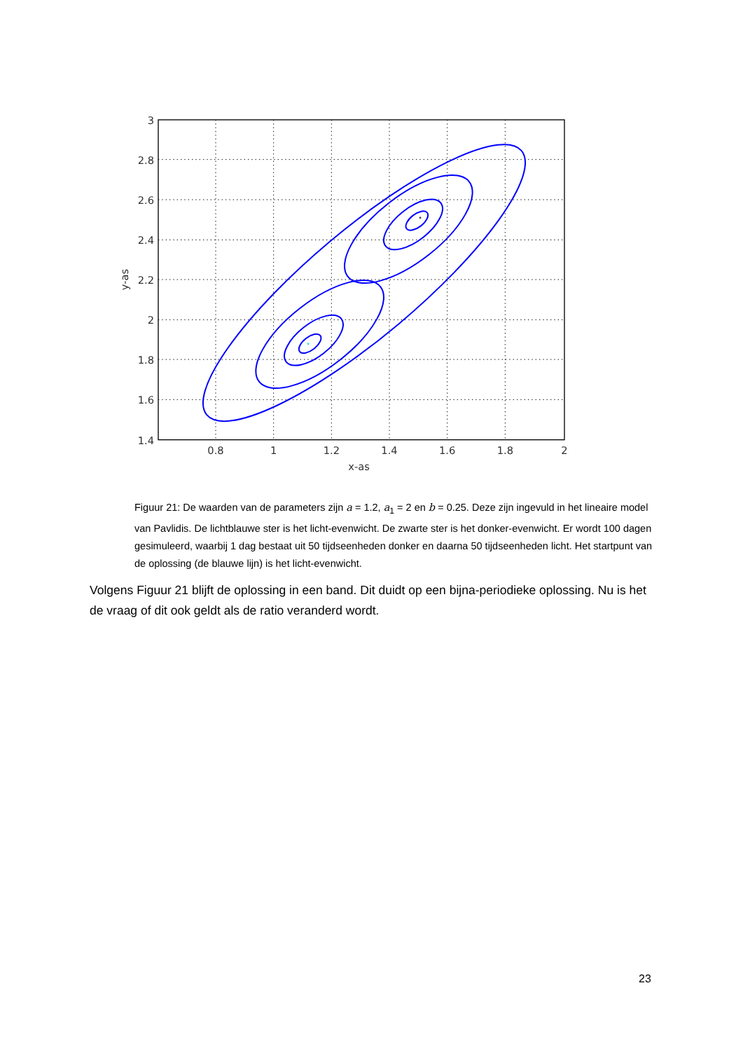*
*
3
2.8
2.6
2.4
2.2
2
1.8
1.6
1.4
0.8
1
1.2
1.4
1.6
1.8
2
x-as
y-as
Figuur 21: De waarden van de parameters zijn a = 1.2, a<sub>1</sub> = 2 en b = 0.25. Deze zijn ingevuld in het lineaire model van Pavlidis. De lichtblauwe ster is het licht-evenwicht. De zwarte ster is het donker-evenwicht. Er wordt 100 dagen gesimuleerd, waarbij 1 dag bestaat uit 50 tijdseenheden donker en daarna 50 tijdseenheden licht. Het startpunt van de oplossing (de blauwe lijn) is het licht-evenwicht.
Volgens Figuur 21 blijft de oplossing in een band. Dit duidt op een bijna-periodieke oplossing. Nu is het de vraag of dit ook geldt als de ratio veranderd wordt.
23